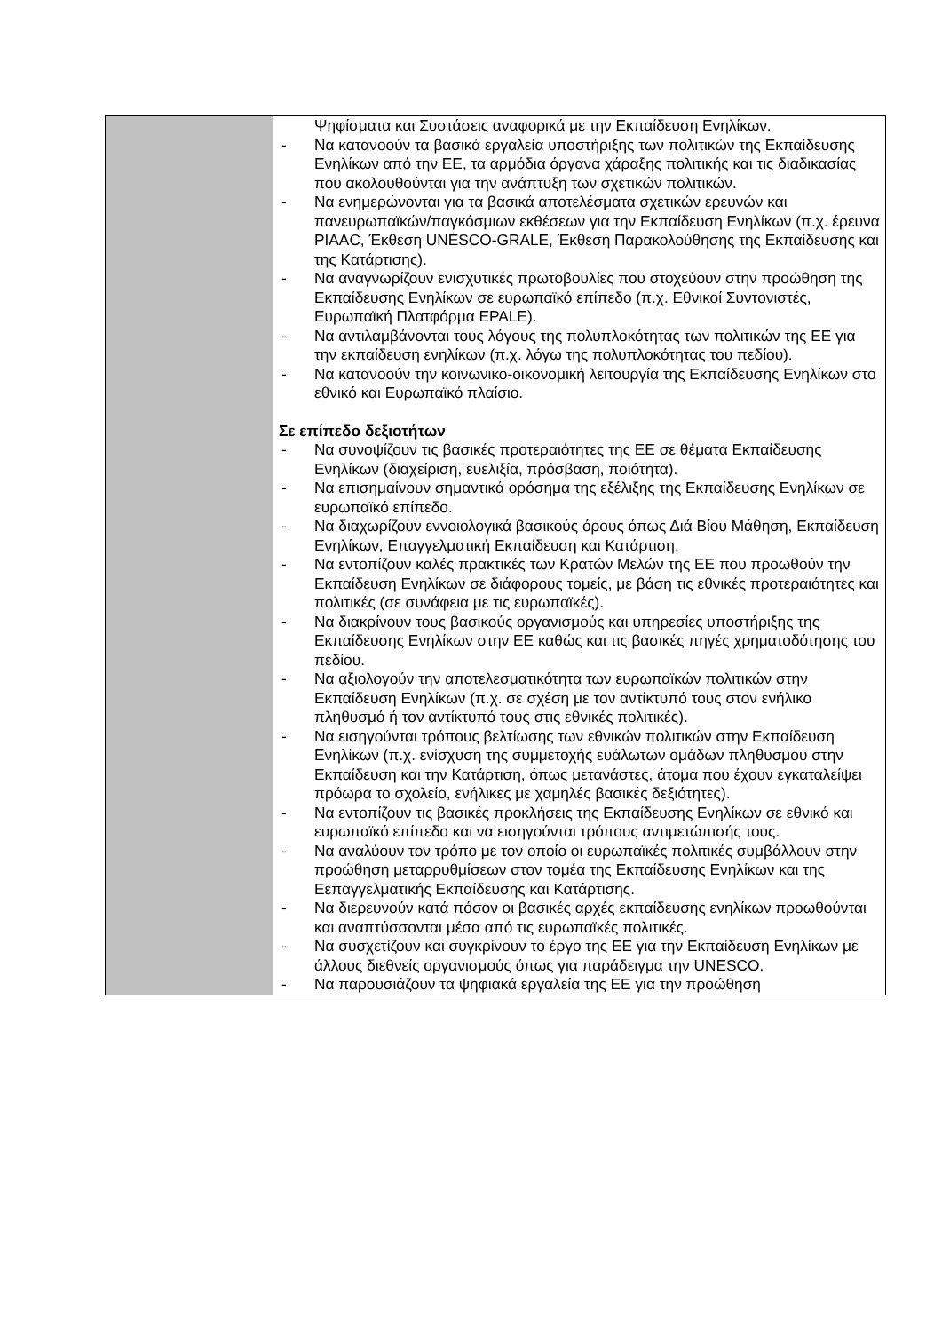| | Ψηφίσματα και Συστάσεις αναφορικά με την Εκπαίδευση Ενηλίκων. - Να κατανοούν τα βασικά εργαλεία υποστήριξης των πολιτικών της Εκπαίδευσης Ενηλίκων από την ΕΕ, τα αρμόδια όργανα χάραξης πολιτικής και τις διαδικασίας που ακολουθούνται για την ανάπτυξη των σχετικών πολιτικών. - Να ενημερώνονται για τα βασικά αποτελέσματα σχετικών ερευνών και πανευρωπαϊκών/παγκόσμιων εκθέσεων για την Εκπαίδευση Ενηλίκων (π.χ. έρευνα PIAAC, Έκθεση UNESCO-GRALE, Έκθεση Παρακολούθησης της Εκπαίδευσης και της Κατάρτισης). - Να αναγνωρίζουν ενισχυτικές πρωτοβουλίες που στοχεύουν στην προώθηση της Εκπαίδευσης Ενηλίκων σε ευρωπαϊκό επίπεδο (π.χ. Εθνικοί Συντονιστές, Ευρωπαϊκή Πλατφόρμα EPALE). - Να αντιλαμβάνονται τους λόγους της πολυπλοκότητας των πολιτικών της ΕΕ για την εκπαίδευση ενηλίκων (π.χ. λόγω της πολυπλοκότητας του πεδίου). - Να κατανοούν την κοινωνικο-οικονομική λειτουργία της Εκπαίδευσης Ενηλίκων στο εθνικό και Ευρωπαϊκό πλαίσιο. Σε επίπεδο δεξιοτήτων - Να συνοψίζουν τις βασικές προτεραιότητες της ΕΕ σε θέματα Εκπαίδευσης Ενηλίκων (διαχείριση, ευελιξία, πρόσβαση, ποιότητα). - Να επισημαίνουν σημαντικά ορόσημα της εξέλιξης της Εκπαίδευσης Ενηλίκων σε ευρωπαϊκό επίπεδο. - Να διαχωρίζουν εννοιολογικά βασικούς όρους όπως Διά Βίου Μάθηση, Εκπαίδευση Ενηλίκων, Επαγγελματική Εκπαίδευση και Κατάρτιση. - Να εντοπίζουν καλές πρακτικές των Κρατών Μελών της ΕΕ που προωθούν την Εκπαίδευση Ενηλίκων σε διάφορους τομείς, με βάση τις εθνικές προτεραιότητες και πολιτικές (σε συνάφεια με τις ευρωπαϊκές). - Να διακρίνουν τους βασικούς οργανισμούς και υπηρεσίες υποστήριξης της Εκπαίδευσης Ενηλίκων στην ΕΕ καθώς και τις βασικές πηγές χρηματοδότησης του πεδίου. - Να αξιολογούν την αποτελεσματικότητα των ευρωπαϊκών πολιτικών στην Εκπαίδευση Ενηλίκων (π.χ. σε σχέση με τον αντίκτυπό τους στον ενήλικο πληθυσμό ή τον αντίκτυπό τους στις εθνικές πολιτικές). - Να εισηγούνται τρόπους βελτίωσης των εθνικών πολιτικών στην Εκπαίδευση Ενηλίκων (π.χ. ενίσχυση της συμμετοχής ευάλωτων ομάδων πληθυσμού στην Εκπαίδευση και την Κατάρτιση, όπως μετανάστες, άτομα που έχουν εγκαταλείψει πρόωρα το σχολείο, ενήλικες με χαμηλές βασικές δεξιότητες). - Να εντοπίζουν τις βασικές προκλήσεις της Εκπαίδευσης Ενηλίκων σε εθνικό και ευρωπαϊκό επίπεδο και να εισηγούνται τρόπους αντιμετώπισής τους. - Να αναλύουν τον τρόπο με τον οποίο οι ευρωπαϊκές πολιτικές συμβάλλουν στην προώθηση μεταρρυθμίσεων στον τομέα της Εκπαίδευσης Ενηλίκων και της Εεπαγγελματικής Εκπαίδευσης και Κατάρτισης. - Να διερευνούν κατά πόσον οι βασικές αρχές εκπαίδευσης ενηλίκων προωθούνται και αναπτύσσονται μέσα από τις ευρωπαϊκές πολιτικές. - Να συσχετίζουν και συγκρίνουν το έργο της ΕΕ για την Εκπαίδευση Ενηλίκων με άλλους διεθνείς οργανισμούς όπως για παράδειγμα την UNESCO. - Να παρουσιάζουν τα ψηφιακά εργαλεία της ΕΕ για την προώθηση |